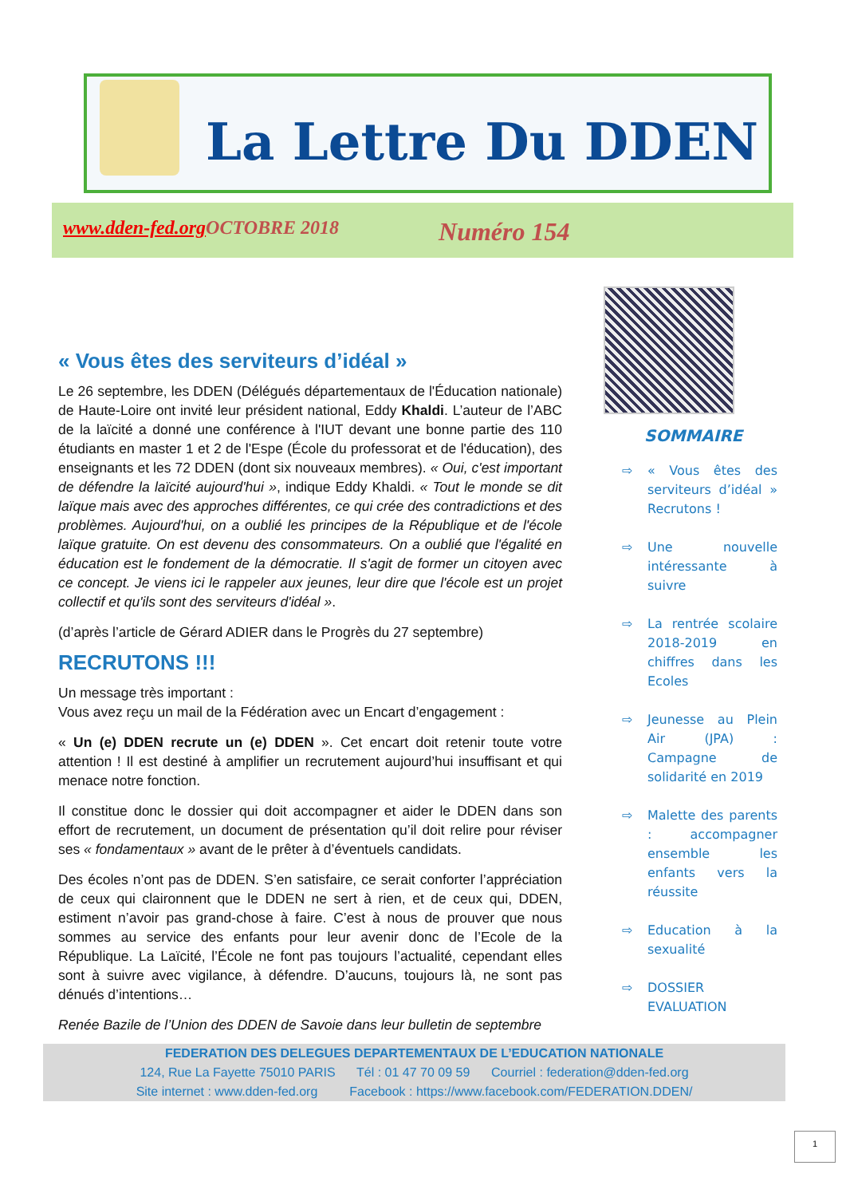La Lettre Du DDEN
www.dden-fed.org OCTOBRE 2018 Numéro 154
« Vous êtes des serviteurs d’idéal »
Le 26 septembre, les DDEN (Délégués départementaux de l'Éducation nationale) de Haute-Loire ont invité leur président national, Eddy Khaldi. L’auteur de l’ABC de la laïcité a donné une conférence à l'IUT devant une bonne partie des 110 étudiants en master 1 et 2 de l'Espe (École du professorat et de l'éducation), des enseignants et les 72 DDEN (dont six nouveaux membres). « Oui, c'est important de défendre la laïcité aujourd'hui », indique Eddy Khaldi. « Tout le monde se dit laïque mais avec des approches différentes, ce qui crée des contradictions et des problèmes. Aujourd'hui, on a oublié les principes de la République et de l'école laïque gratuite. On est devenu des consommateurs. On a oublié que l'égalité en éducation est le fondement de la démocratie. Il s'agit de former un citoyen avec ce concept. Je viens ici le rappeler aux jeunes, leur dire que l'école est un projet collectif et qu'ils sont des serviteurs d'idéal ».
(d’après l’article de Gérard ADIER dans le Progrès du 27 septembre)
RECRUTONS !!!
Un message très important :
Vous avez reçu un mail de la Fédération avec un Encart d’engagement :
« Un (e) DDEN recrute un (e) DDEN ». Cet encart doit retenir toute votre attention ! Il est destiné à amplifier un recrutement aujourd’hui insuffisant et qui menace notre fonction.
Il constitue donc le dossier qui doit accompagner et aider le DDEN dans son effort de recrutement, un document de présentation qu’il doit relire pour réviser ses « fondamentaux » avant de le prêter à d’éventuels candidats.
Des écoles n’ont pas de DDEN. S’en satisfaire, ce serait conforter l’appréciation de ceux qui claironnent que le DDEN ne sert à rien, et de ceux qui, DDEN, estiment n’avoir pas grand-chose à faire. C’est à nous de prouver que nous sommes au service des enfants pour leur avenir donc de l’Ecole de la République. La Laïcité, l’École ne font pas toujours l’actualité, cependant elles sont à suivre avec vigilance, à défendre. D’aucuns, toujours là, ne sont pas dénués d’intentions…
Renée Bazile de l’Union des DDEN de Savoie dans leur bulletin de septembre
SOMMAIRE
⇨ « Vous êtes des serviteurs d’idéal » Recrutons !
⇨ Une nouvelle intéressante à suivre
⇨ La rentrée scolaire 2018-2019 en chiffres dans les Ecoles
⇨ Jeunesse au Plein Air (JPA) : Campagne de solidarité en 2019
⇨ Malette des parents : accompagner ensemble les enfants vers la réussite
⇨ Education à la sexualité
⇨ DOSSIER EVALUATION
FEDERATION DES DELEGUES DEPARTEMENTAUX DE L’EDUCATION NATIONALE
124, Rue La Fayette 75010 PARIS Tél : 01 47 70 09 59 Courriel : federation@dden-fed.org
Site internet : www.dden-fed.org Facebook : https://www.facebook.com/FEDERATION.DDEN/
1